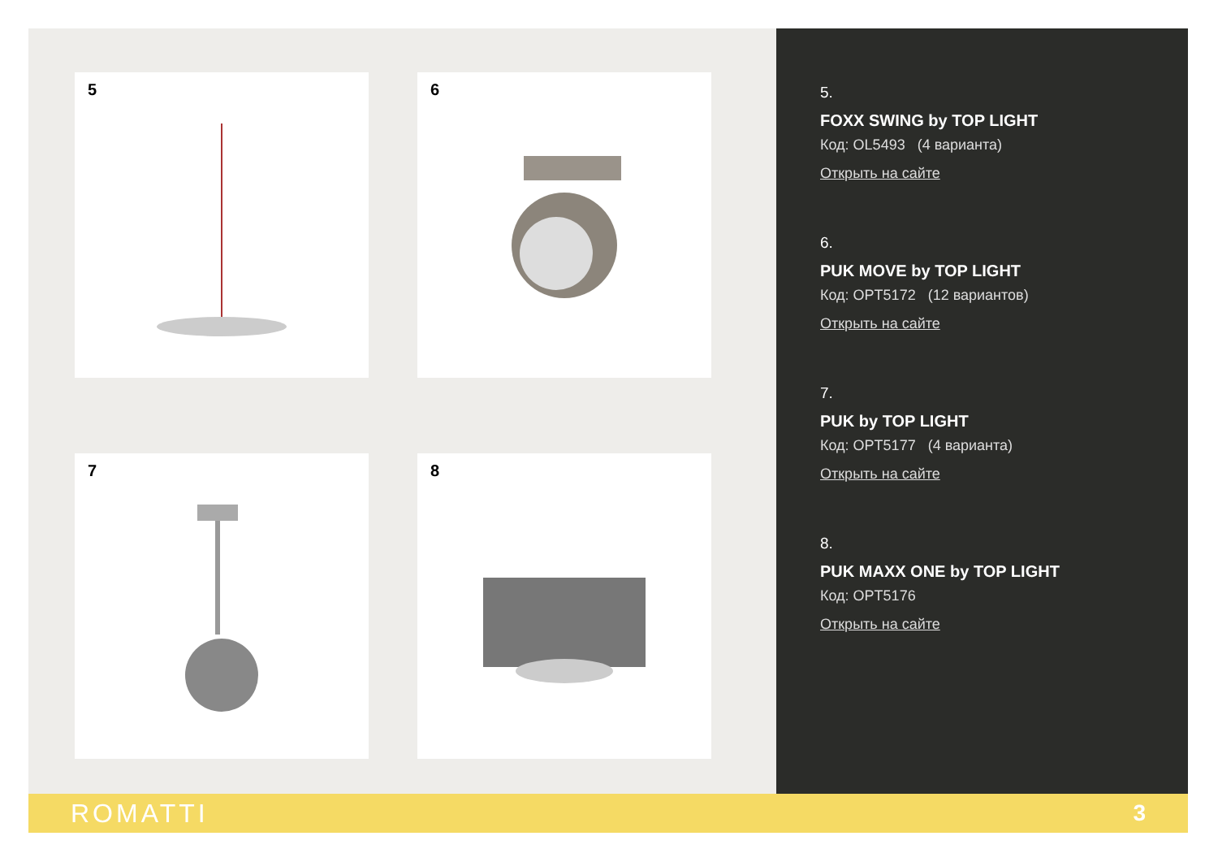5 6
7 8
5.
FOXX SWING by TOP LIGHT
Код: OL5493 (4 варианта)
Открыть на сайте
6.
PUK MOVE by TOP LIGHT
Код: OPT5172 (12 вариантов)
Открыть на сайте
7.
PUK by TOP LIGHT
Код: OPT5177 (4 варианта)
Открыть на сайте
8.
PUK MAXX ONE by TOP LIGHT
Код: OPT5176
Открыть на сайте
ROMATTI 3